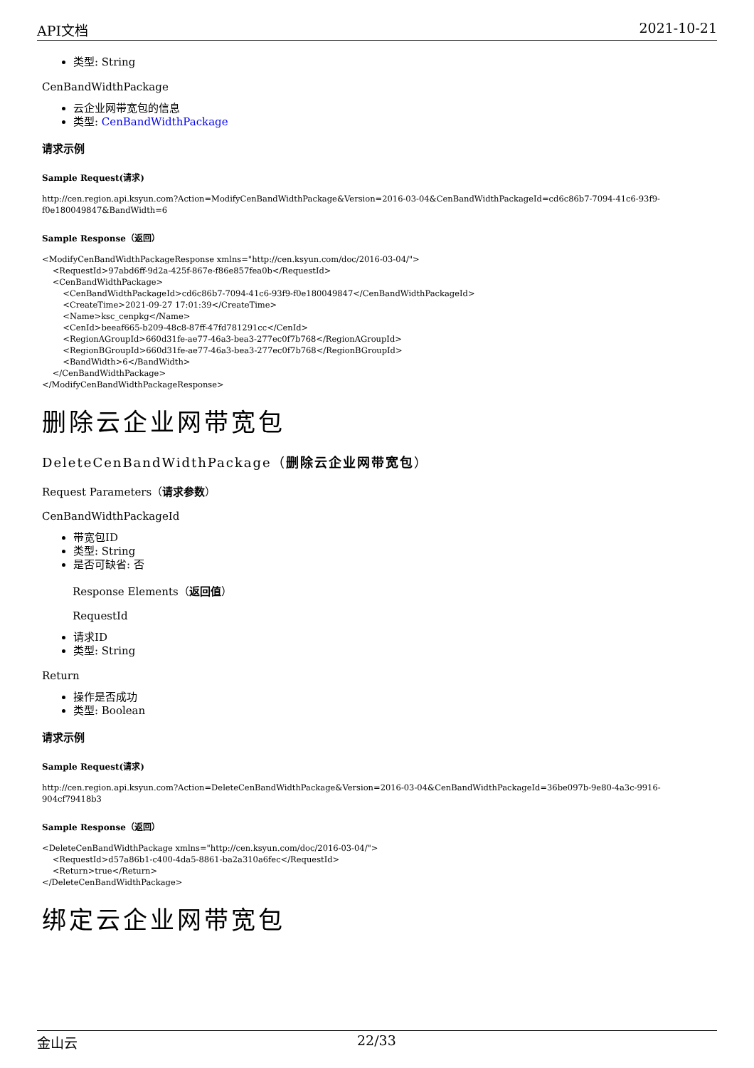API文档 2021-10-21
类型: String
CenBandWidthPackage
云企业网带宽包的信息
类型: CenBandWidthPackage
请求示例
Sample Request(请求)
http://cen.region.api.ksyun.com?Action=ModifyCenBandWidthPackage&Version=2016-03-04&CenBandWidthPackageId=cd6c86b7-7094-41c6-93f9-f0e180049847&BandWidth=6
Sample Response（返回）
<ModifyCenBandWidthPackageResponse xmlns="http://cen.ksyun.com/doc/2016-03-04/">
    <RequestId>97abd6ff-9d2a-425f-867e-f86e857fea0b</RequestId>
    <CenBandWidthPackage>
        <CenBandWidthPackageId>cd6c86b7-7094-41c6-93f9-f0e180049847</CenBandWidthPackageId>
        <CreateTime>2021-09-27 17:01:39</CreateTime>
        <Name>ksc_cenpkg</Name>
        <CenId>beeaf665-b209-48c8-87ff-47fd781291cc</CenId>
        <RegionAGroupId>660d31fe-ae77-46a3-bea3-277ec0f7b768</RegionAGroupId>
        <RegionBGroupId>660d31fe-ae77-46a3-bea3-277ec0f7b768</RegionBGroupId>
        <BandWidth>6</BandWidth>
    </CenBandWidthPackage>
</ModifyCenBandWidthPackageResponse>
删除云企业网带宽包
DeleteCenBandWidthPackage（删除云企业网带宽包）
Request Parameters（请求参数）
CenBandWidthPackageId
带宽包ID
类型: String
是否可缺省: 否
Response Elements（返回值）
RequestId
请求ID
类型: String
Return
操作是否成功
类型: Boolean
请求示例
Sample Request(请求)
http://cen.region.api.ksyun.com?Action=DeleteCenBandWidthPackage&Version=2016-03-04&CenBandWidthPackageId=36be097b-9e80-4a3c-9916-904cf79418b3
Sample Response（返回）
<DeleteCenBandWidthPackage xmlns="http://cen.ksyun.com/doc/2016-03-04/">
    <RequestId>d57a86b1-c400-4da5-8861-ba2a310a6fec</RequestId>
    <Return>true</Return>
</DeleteCenBandWidthPackage>
绑定云企业网带宽包
金山云 22/33